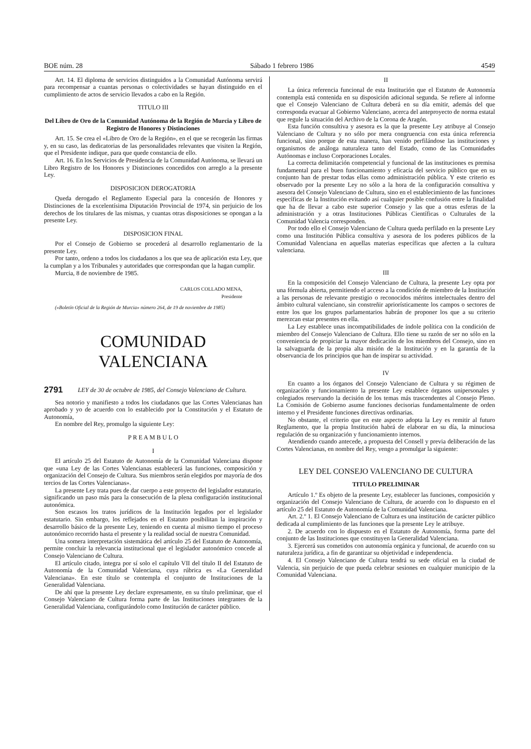BOE núm. 28 Sábado 1 febrero 1986 4549
Art. 14. El diploma de servicios distinguidos a la Comunidad Autónoma servirá para recompensar a cuantas personas o colectividades se hayan distinguido en el cumplimiento de actos de servicio llevados a cabo en la Región.
TITULO III
Del Libro de Oro de la Comunidad Autónoma de la Región de Murcia y Libro de Registro de Honores y Distinciones
Art. 15. Se crea el «Libro de Oro de la Región», en el que se recogerán las firmas y, en su caso, las dedicatorias de las personalidades relevantes que visiten la Región, que el Presidente indique, para que quede constancia de ello.
Art. 16. En los Servicios de Presidencia de la Comunidad Autónoma, se llevará un Libro Registro de los Honores y Distinciones concedidos con arreglo a la presente Ley.
DISPOSICION DEROGATORIA
Queda derogado el Reglamento Especial para la concesión de Honores y Distinciones de la excelentísima Diputación Provincial de 1974, sin perjuicio de los derechos de los titulares de las mismas, y cuantas otras disposiciones se opongan a la presente Ley.
DISPOSICION FINAL
Por el Consejo de Gobierno se procederá al desarrollo reglamentario de la presente Ley.
Por tanto, ordeno a todos los ciudadanos a los que sea de aplicación esta Ley, que la cumplan y a los Tribunales y autoridades que correspondan que la hagan cumplir.
Murcia, 8 de noviembre de 1985.
CARLOS COLLADO MENA,
Presidente
(«Boletín Oficial de la Región de Murcia» número 264, de 19 de noviembre de 1985)
COMUNIDAD VALENCIANA
2791 LEY de 30 de octubre de 1985, del Consejo Valenciano de Cultura.
Sea notorio y manifiesto a todos los ciudadanos que las Cortes Valencianas han aprobado y yo de acuerdo con lo establecido por la Constitución y el Estatuto de Autonomía,
En nombre del Rey, promulgo la siguiente Ley:
P R E A M B U L O
I
El artículo 25 del Estatuto de Autonomía de la Comunidad Valenciana dispone que «una Ley de las Cortes Valencianas establecerá las funciones, composición y organización del Consejo de Cultura. Sus miembros serán elegidos por mayoría de dos tercios de las Cortes Valencianas».
La presente Ley trata pues de dar cuerpo a este proyecto del legislador estatutario, significando un paso más para la consecución de la plena configuración institucional autonómica.
Son escasos los tratos jurídicos de la Institución legados por el legislador estatutario. Sin embargo, los reflejados en el Estatuto posibilitan la inspiración y desarrollo básico de la presente Ley, teniendo en cuenta al mismo tiempo el proceso autonómico recorrido hasta el presente y la realidad social de nuestra Comunidad.
Una somera interpretación sistemática del artículo 25 del Estatuto de Autonomía, permite concluir la relevancia institucional que el legislador autonómico concede al Consejo Valenciano de Cultura.
El artículo citado, integra por sí solo el capítulo VII del título II del Estatuto de Autonomía de la Comunidad Valenciana, cuya rúbrica es «La Generalidad Valenciana». En este título se contempla el conjunto de Instituciones de la Generalidad Valenciana.
De ahí que la presente Ley declare expresamente, en su título preliminar, que el Consejo Valenciano de Cultura forma parte de las Instituciones integrantes de la Generalidad Valenciana, configurándolo como Institución de carácter público.
II
La única referencia funcional de esta Institución que el Estatuto de Autonomía contempla está contenida en su disposición adicional segunda. Se refiere al informe que el Consejo Valenciano de Cultura deberá en su día emitir, además del que corresponda evacuar al Gobierno Valenciano, acerca del anteproyecto de norma estatal que regule la situación del Archivo de la Corona de Aragón.
Esta función consultiva y asesora es la que la presente Ley atribuye al Consejo Valenciano de Cultura y no sólo por mera congruencia con esta única referencia funcional, sino porque de esta manera, han venido perfilándose las instituciones y organismos de análoga naturaleza tanto del Estado, como de las Comunidades Autónomas e incluso Corporaciones Locales.
La correcta delimitación competencial y funcional de las instituciones es premisa fundamental para el buen funcionamiento y eficacia del servicio público que en su conjunto han de prestar todas ellas como administración pública. Y este criterio es observado por la presente Ley no sólo a la hora de la configuración consultiva y asesora del Consejo Valenciano de Cultura, sino en el establecimiento de las funciones específicas de la Institución evitando así cualquier posible confusión entre la finalidad que ha de llevar a cabo este superior Consejo y las que a otras esferas de la administración y a otras Instituciones Públicas Científicas o Culturales de la Comunidad Valencia corresponden.
Por todo ello el Consejo Valenciano de Cultura queda perfilado en la presente Ley como una Institución Pública consultiva y asesora de los poderes públicos de la Comunidad Valenciana en aquellas materias específicas que afecten a la cultura valenciana.
III
En la composición del Consejo Valenciano de Cultura, la presente Ley opta por una fórmula abierta, permitiendo el acceso a la condición de miembro de la Institución a las personas de relevante prestigio o reconocidos méritos intelectuales dentro del ámbito cultural valenciano, sin constreñir apriorísticamente los campos o sectores de entre los que los grupos parlamentarios habrán de proponer los que a su criterio merezcan estar presentes en ella.
La Ley establece unas incompatibilidades de índole política con la condición de miembro del Consejo Valenciano de Cultura. Ello tiene su razón de ser no sólo en la conveniencia de propiciar la mayor dedicación de los miembros del Consejo, sino en la salvaguarda de la propia alta misión de la Institución y en la garantía de la observancia de los principios que han de inspirar su actividad.
IV
En cuanto a los órganos del Consejo Valenciano de Cultura y su régimen de organización y funcionamiento la presente Ley establece órganos unipersonales y colegiados reservando la decisión de los temas más trascendentes al Consejo Pleno. La Comisión de Gobierno asume funciones decisorias fundamentalmente de orden interno y el Presidente funciones directivas ordinarias.
No obstante, el criterio que en este aspecto adopta la Ley es remitir al futuro Reglamento, que la propia Institución habrá de elaborar en su día, la minuciosa regulación de su organización y funcionamiento internos.
Atendiendo cuando antecede, a propuesta del Consell y previa deliberación de las Cortes Valencianas, en nombre del Rey, vengo a promulgar la siguiente:
LEY DEL CONSEJO VALENCIANO DE CULTURA
TITULO PRELIMINAR
Artículo 1.º Es objeto de la presente Ley, establecer las funciones, composición y organización del Consejo Valenciano de Cultura, de acuerdo con lo dispuesto en el artículo 25 del Estatuto de Autonomía de la Comunidad Valenciana.
Art. 2.º 1. El Consejo Valenciano de Cultura es una institución de carácter público dedicada al cumplimiento de las funciones que la presente Ley le atribuye.
2. De acuerdo con lo dispuesto en el Estatuto de Autonomía, forma parte del conjunto de las Instituciones que constituyen la Generalidad Valenciana.
3. Ejercerá sus cometidos con autonomía orgánica y funcional, de acuerdo con su naturaleza jurídica, a fin de garantizar su objetividad e independencia.
4. El Consejo Valenciano de Cultura tendrá su sede oficial en la ciudad de Valencia, sin perjuicio de que pueda celebrar sesiones en cualquier municipio de la Comunidad Valenciana.